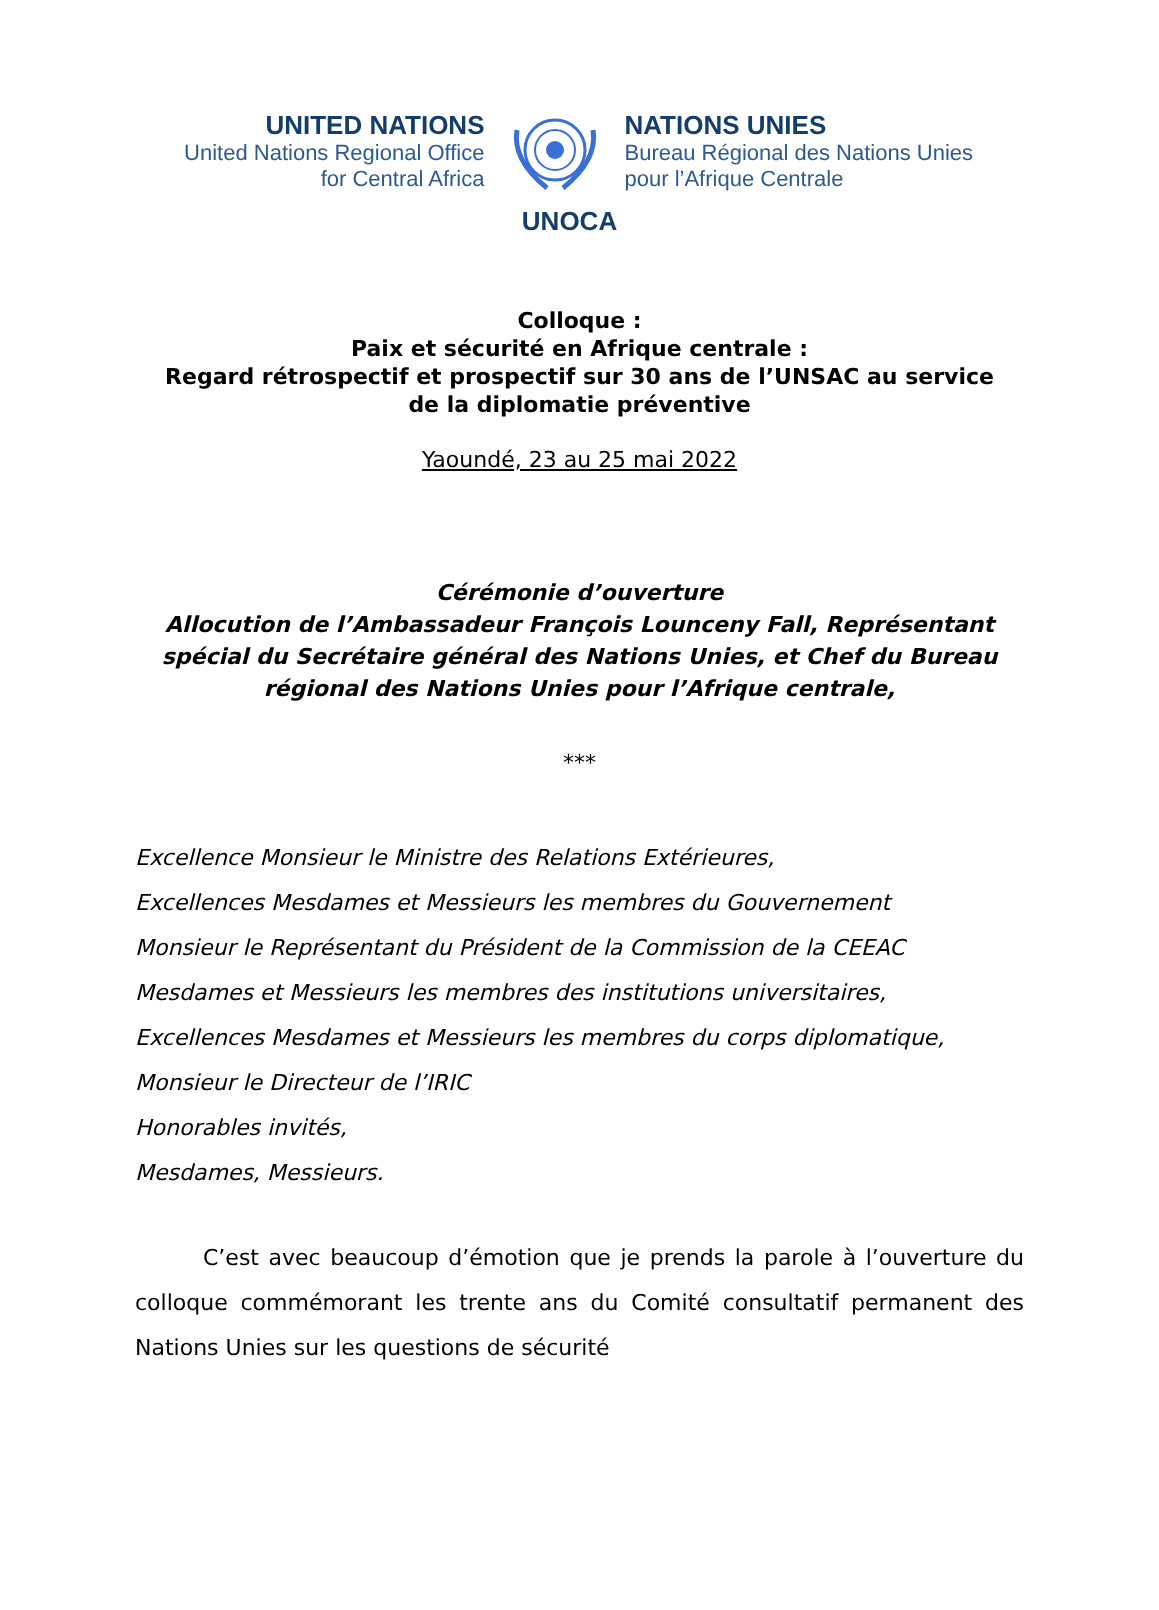UNITED NATIONS
United Nations Regional Office
for Central Africa
NATIONS UNIES
Bureau Régional des Nations Unies
pour l’Afrique Centrale
UNOCA
Colloque :
Paix et sécurité en Afrique centrale :
Regard rétrospectif et prospectif sur 30 ans de l’UNSAC au service
de la diplomatie préventive
Yaoundé, 23 au 25 mai 2022
Cérémonie d’ouverture
Allocution de l’Ambassadeur François Lounceny Fall, Représentant spécial du Secrétaire général des Nations Unies, et Chef du Bureau régional des Nations Unies pour l’Afrique centrale,
***
Excellence Monsieur le Ministre des Relations Extérieures,
Excellences Mesdames et Messieurs les membres du Gouvernement
Monsieur le Représentant du Président de la Commission de la CEEAC
Mesdames et Messieurs les membres des institutions universitaires,
Excellences Mesdames et Messieurs les membres du corps diplomatique,
Monsieur le Directeur de l’IRIC
Honorables invités,
Mesdames, Messieurs.
C’est avec beaucoup d’émotion que je prends la parole à l’ouverture du colloque commémorant les trente ans du Comité consultatif permanent des Nations Unies sur les questions de sécurité